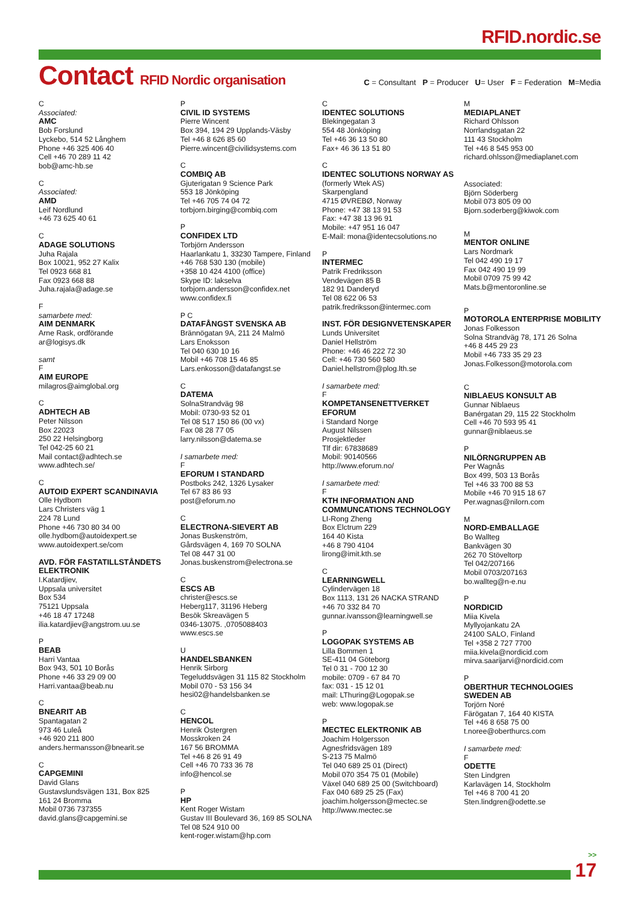RFID.nordic.se
Contact RFID Nordic organisation
C = Consultant P = Producer U= User F = Federation M=Media
C
Associated:
AMC
Bob Forslund
Lyckebo, 514 52 Långhem
Phone +46 325 406 40
Cell +46 70 289 11 42
bob@amc-hb.se
C
Associated:
AMD
Leif Nordlund
+46 73 625 40 61
C
ADAGE SOLUTIONS
Juha Rajala
Box 10021, 952 27 Kalix
Tel 0923 668 81
Fax 0923 668 88
Juha.rajala@adage.se
F
samarbete med:
AIM DENMARK
Arne Rask, ordförande
ar@logisys.dk
samt
F
AIM EUROPE
milagros@aimglobal.org
C
ADHTECH AB
Peter Nilsson
Box 22023
250 22 Helsingborg
Tel 042-25 60 21
Mail contact@adhtech.se
www.adhtech.se/
C
AUTOID EXPERT SCANDINAVIA
Olle Hydbom
Lars Christers väg 1
224 78 Lund
Phone +46 730 80 34 00
olle.hydbom@autoidexpert.se
www.autoidexpert.se/com
AVD. FÖR FASTATILLSTÅNDETS ELEKTRONIK
I.Katardjiev,
Uppsala universitet
Box 534
75121 Uppsala
+46 18 47 17248
ilia.katardjiev@angstrom.uu.se
P
BEAB
Harri Vantaa
Box 943, 501 10 Borås
Phone +46 33 29 09 00
Harri.vantaa@beab.nu
C
BNEARIT AB
Spantagatan 2
973 46 Luleå
+46 920 211 800
anders.hermansson@bnearit.se
C
CAPGEMINI
David Glans
Gustavslundsvägen 131, Box 825
161 24 Bromma
Mobil 0736 737355
david.glans@capgemini.se
P
CIVIL ID SYSTEMS
Pierre Wincent
Box 394, 194 29 Upplands-Väsby
Tel +46 8 626 85 60
Pierre.wincent@civilidsystems.com
C
COMBIQ AB
Gjuterigatan 9 Science Park
553 18 Jönköping
Tel +46 705 74 04 72
torbjorn.birging@combiq.com
P
CONFIDEX LTD
Torbjörn Andersson
Haarlankatu 1, 33230 Tampere, Finland
+46 768 530 130 (mobile)
+358 10 424 4100 (office)
Skype ID: lakselva
torbjorn.andersson@confidex.net
www.confidex.fi
P C
DATAFÅNGST SVENSKA AB
Brännögatan 9A, 211 24 Malmö
Lars Enoksson
Tel 040 630 10 16
Mobil +46 708 15 46 85
Lars.enkosson@datafangst.se
C
DATEMA
SolnaStrandväg 98
Mobil: 0730-93 52 01
Tel 08 517 150 86 (00 vx)
Fax 08 28 77 05
larry.nilsson@datema.se
I samarbete med:
F
EFORUM I STANDARD
Postboks 242, 1326 Lysaker
Tel 67 83 86 93
post@eforum.no
C
ELECTRONA-SIEVERT AB
Jonas Buskenström,
Gårdsvägen 4, 169 70 SOLNA
Tel 08 447 31 00
Jonas.buskenstrom@electrona.se
C
ESCS AB
christer@escs.se
Heberg117, 31196 Heberg
Besök Skreavägen 5
0346-13075. ,0705088403
www.escs.se
U
HANDELSBANKEN
Henrik Sirborg
Tegeluddsvägen 31 115 82 Stockholm
Mobil 070 - 53 156 34
hesi02@handelsbanken.se
C
HENCOL
Henrik Östergren
Mosskroken 24
167 56 BROMMA
Tel +46 8 26 91 49
Cell +46 70 733 36 78
info@hencol.se
P
HP
Kent Roger Wistam
Gustav III Boulevard 36, 169 85 SOLNA
Tel 08 524 910 00
kent-roger.wistam@hp.com
C
IDENTEC SOLUTIONS
Blekingegatan 3
554 48 Jönköping
Tel +46 36 13 50 80
Fax+ 46 36 13 51 80
C
IDENTEC SOLUTIONS NORWAY AS
(formerly Wtek AS)
Skarpengland
4715 ØVREBØ, Norway
Phone: +47 38 13 91 53
Fax: +47 38 13 96 91
Mobile: +47 951 16 047
E-Mail: mona@identecsolutions.no
P
INTERMEC
Patrik Fredriksson
Vendevägen 85 B
182 91 Danderyd
Tel 08 622 06 53
patrik.fredriksson@intermec.com
INST. FÖR DESIGNVETENSKAPER
Lunds Universitet
Daniel Hellström
Phone: +46 46 222 72 30
Cell: +46 730 560 580
Daniel.hellstrom@plog.lth.se
I samarbete med:
F
KOMPETANSENETTVERKET EFORUM
i Standard Norge
August Nilssen
Prosjektleder
Tlf dir: 67838689
Mobil: 90140566
http://www.eforum.no/
I samarbete med:
F
KTH INFORMATION AND COMMUNCATIONS TECHNOLOGY
LI-Rong Zheng
Box Elctrum 229
164 40 Kista
+46 8 790 4104
lirong@imit.kth.se
C
LEARNINGWELL
Cylindervägen 18
Box 1113, 131 26 NACKA STRAND
+46 70 332 84 70
gunnar.ivansson@learningwell.se
P
LOGOPAK SYSTEMS AB
Lilla Bommen 1
SE-411 04 Göteborg
Tel 0 31 - 700 12 30
mobile: 0709 - 67 84 70
fax: 031 - 15 12 01
mail: LThuring@Logopak.se
web: www.logopak.se
P
MECTEC ELEKTRONIK AB
Joachim Holgersson
Agnesfridsvägen 189
S-213 75 Malmö
Tel 040 689 25 01 (Direct)
Mobil 070 354 75 01 (Mobile)
Växel 040 689 25 00 (Switchboard)
Fax 040 689 25 25 (Fax)
joachim.holgersson@mectec.se
http://www.mectec.se
M
MEDIAPLANET
Richard Ohlsson
Norrlandsgatan 22
111 43 Stockholm
Tel +46 8 545 953 00
richard.ohlsson@mediaplanet.com
Associated:
Björn Söderberg
Mobil 073 805 09 00
Bjorn.soderberg@kiwok.com
M
MENTOR ONLINE
Lars Nordmark
Tel 042 490 19 17
Fax 042 490 19 99
Mobil 0709 75 99 42
Mats.b@mentoronline.se
P
MOTOROLA ENTERPRISE MOBILITY
Jonas Folkesson
Solna Strandväg 78, 171 26 Solna
+46 8 445 29 23
Mobil +46 733 35 29 23
Jonas.Folkesson@motorola.com
C
NIBLAEUS KONSULT AB
Gunnar Niblaeus
Banérgatan 29, 115 22 Stockholm
Cell +46 70 593 95 41
gunnar@niblaeus.se
P
NILÖRNGRUPPEN AB
Per Wagnås
Box 499, 503 13 Borås
Tel +46 33 700 88 53
Mobile +46 70 915 18 67
Per.wagnas@nilorn.com
M
NORD-EMBALLAGE
Bo Wallteg
Bankvägen 30
262 70 Stöveltorp
Tel 042/207166
Mobil 0703/207163
bo.wallteg@n-e.nu
P
NORDICID
Miia Kivela
Myllyojankatu 2A
24100 SALO, Finland
Tel +358 2 727 7700
miia.kivela@nordicid.com
mirva.saarijarvi@nordicid.com
P
OBERTHUR TECHNOLOGIES SWEDEN AB
Torjörn Noré
Färögatan 7, 164 40 KISTA
Tel +46 8 658 75 00
t.noree@oberthurcs.com
I samarbete med:
F
ODETTE
Sten Lindgren
Karlavägen 14, Stockholm
Tel +46 8 700 41 20
Sten.lindgren@odette.se
>>
17